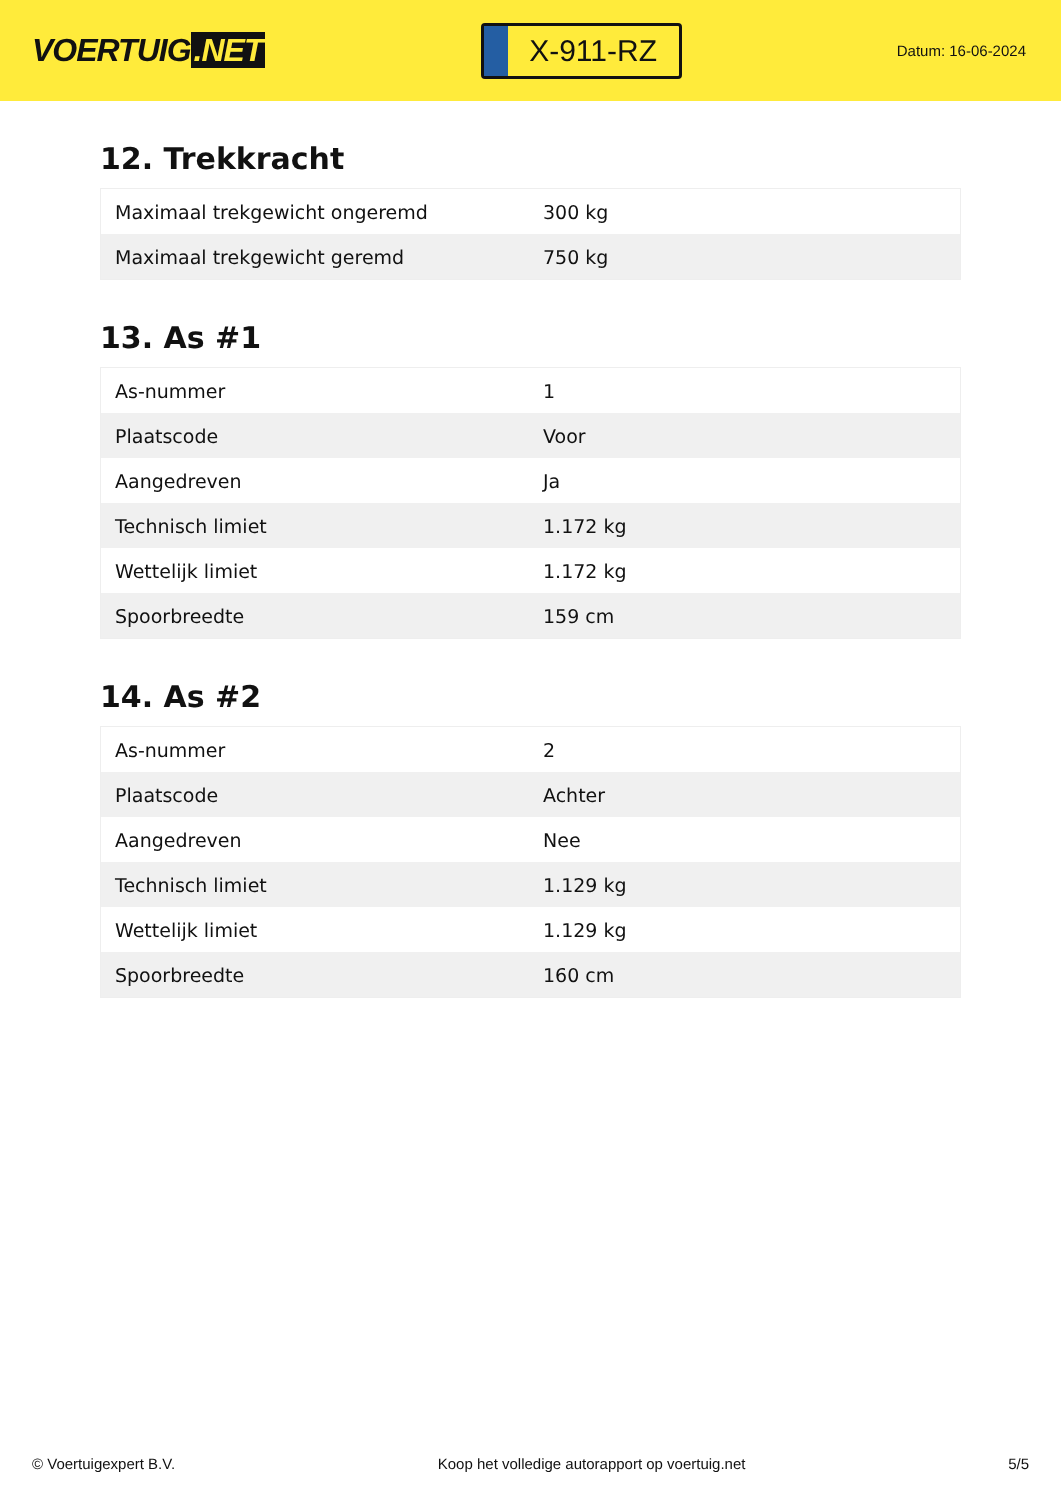VOERTUIG.NET
X-911-RZ
Datum: 16-06-2024
12. Trekkracht
| Maximaal trekgewicht ongeremd | 300 kg |
| Maximaal trekgewicht geremd | 750 kg |
13. As #1
| As-nummer | 1 |
| Plaatscode | Voor |
| Aangedreven | Ja |
| Technisch limiet | 1.172 kg |
| Wettelijk limiet | 1.172 kg |
| Spoorbreedte | 159 cm |
14. As #2
| As-nummer | 2 |
| Plaatscode | Achter |
| Aangedreven | Nee |
| Technisch limiet | 1.129 kg |
| Wettelijk limiet | 1.129 kg |
| Spoorbreedte | 160 cm |
© Voertuigexpert B.V. Koop het volledige autorapport op voertuig.net 5/5